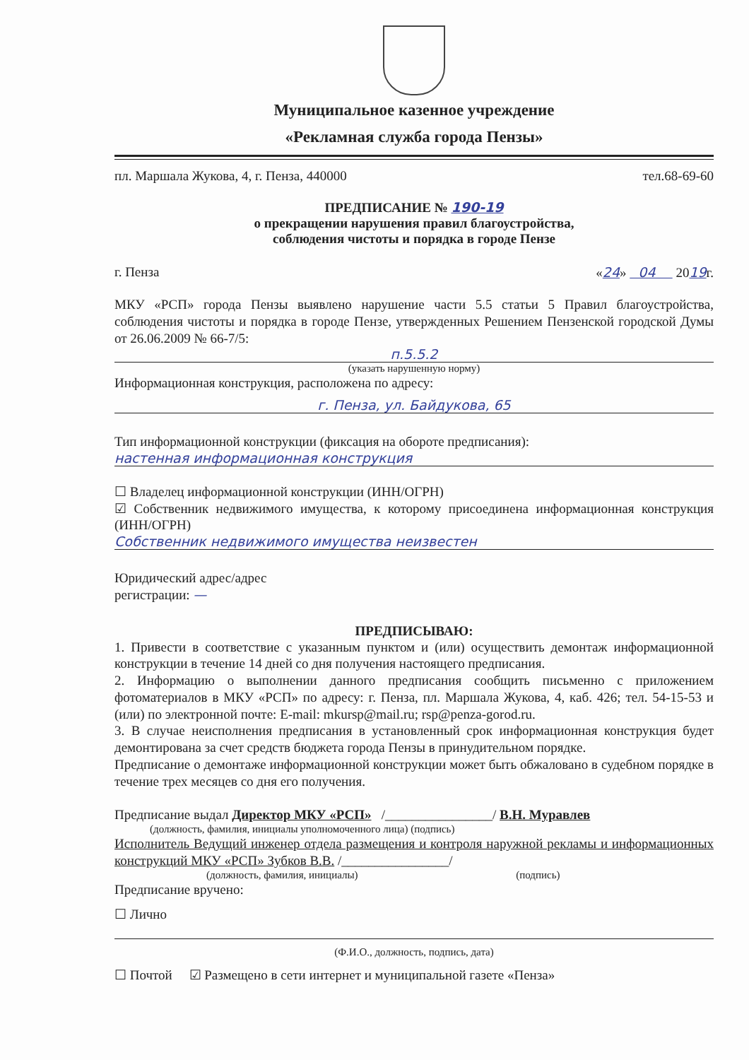Муниципальное казенное учреждение
«Рекламная служба города Пензы»
пл. Маршала Жукова, 4, г. Пенза, 440000 тел.68-69-60
ПРЕДПИСАНИЕ № 190-19
о прекращении нарушения правил благоустройства,
соблюдения чистоты и порядка в городе Пензе
г. Пенза «24» 04 2019г.
МКУ «РСП» города Пензы выявлено нарушение части 5.5 статьи 5 Правил благоустройства, соблюдения чистоты и порядка в городе Пензе, утвержденных Решением Пензенской городской Думы от 26.06.2009 № 66-7/5:
п.5.5.2
(указать нарушенную норму)
Информационная конструкция, расположена по адресу:
г. Пенза, ул. Байдукова, 65
Тип информационной конструкции (фиксация на обороте предписания):
настенная информационная конструкция
☐ Владелец информационной конструкции (ИНН/ОГРН)
☑ Собственник недвижимого имущества, к которому присоединена информационная конструкция (ИНН/ОГРН)
Собственник недвижимого имущества неизвестен
Юридический адрес/адрес
регистрации: —
ПРЕДПИСЫВАЮ:
1. Привести в соответствие с указанным пунктом и (или) осуществить демонтаж информационной конструкции в течение 14 дней со дня получения настоящего предписания.
2. Информацию о выполнении данного предписания сообщить письменно с приложением фотоматериалов в МКУ «РСП» по адресу: г. Пенза, пл. Маршала Жукова, 4, каб. 426; тел. 54-15-53 и (или) по электронной почте: E-mail: mkursp@mail.ru; rsp@penza-gorod.ru.
3. В случае неисполнения предписания в установленный срок информационная конструкция будет демонтирована за счет средств бюджета города Пензы в принудительном порядке.
Предписание о демонтаже информационной конструкции может быть обжаловано в судебном порядке в течение трех месяцев со дня его получения.
Предписание выдал Директор МКУ «РСП» /________________/ В.Н. Муравлев
(должность, фамилия, инициалы уполномоченного лица) (подпись)
Исполнитель Ведущий инженер отдела размещения и контроля наружной рекламы и информационных конструкций МКУ «РСП» Зубков В.В. /________________/
(должность, фамилия, инициалы) (подпись)
Предписание вручено:
☐ Лично
(Ф.И.О., должность, подпись, дата)
☐ Почтой ☑ Размещено в сети интернет и муниципальной газете «Пенза»